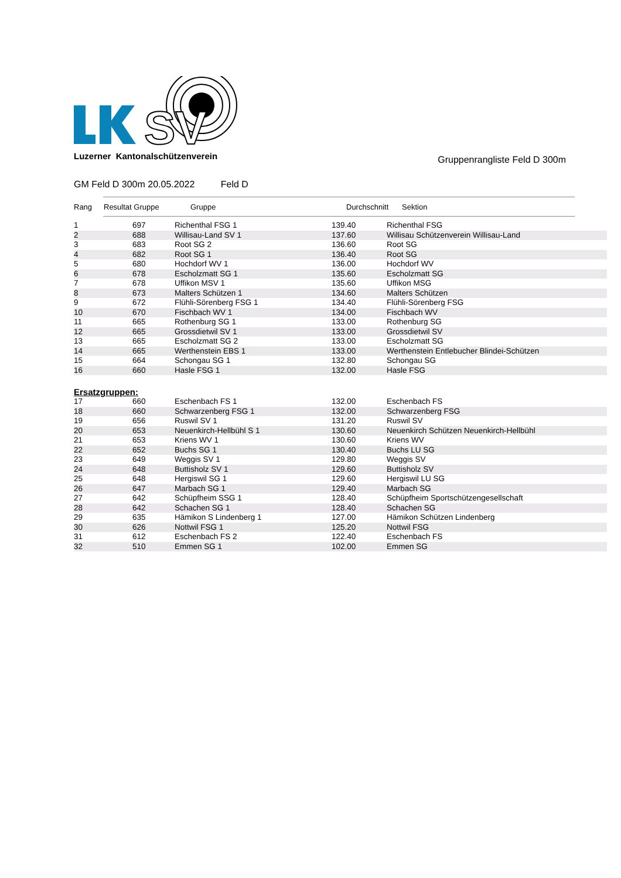SV
Luzerner Kantonalschützenverein
Gruppenrangliste Feld D 300m
GM Feld D 300m 20.05.2022 Feld D
Rang Resultat Gruppe Gruppe Durchschnitt Sektion
| 1 | 697 | Richenthal FSG 1 | 139.40 | Richenthal FSG |
| 2 | 688 | Willisau-Land SV 1 | 137.60 | Willisau Schützenverein Willisau-Land |
| 3 | 683 | Root SG 2 | 136.60 | Root SG |
| 4 | 682 | Root SG 1 | 136.40 | Root SG |
| 5 | 680 | Hochdorf WV 1 | 136.00 | Hochdorf WV |
| 6 | 678 | Escholzmatt SG 1 | 135.60 | Escholzmatt SG |
| 7 | 678 | Uffikon MSV 1 | 135.60 | Uffikon MSG |
| 8 | 673 | Malters Schützen 1 | 134.60 | Malters Schützen |
| 9 | 672 | Flühli-Sörenberg FSG 1 | 134.40 | Flühli-Sörenberg FSG |
| 10 | 670 | Fischbach WV 1 | 134.00 | Fischbach WV |
| 11 | 665 | Rothenburg SG 1 | 133.00 | Rothenburg SG |
| 12 | 665 | Grossdietwil SV 1 | 133.00 | Grossdietwil SV |
| 13 | 665 | Escholzmatt SG 2 | 133.00 | Escholzmatt SG |
| 14 | 665 | Werthenstein EBS 1 | 133.00 | Werthenstein Entlebucher Blindei-Schützen |
| 15 | 664 | Schongau SG 1 | 132.80 | Schongau SG |
| 16 | 660 | Hasle FSG 1 | 132.00 | Hasle FSG |
Ersatzgruppen:
| 17 | 660 | Eschenbach FS 1 | 132.00 | Eschenbach FS |
| 18 | 660 | Schwarzenberg FSG 1 | 132.00 | Schwarzenberg FSG |
| 19 | 656 | Ruswil SV 1 | 131.20 | Ruswil SV |
| 20 | 653 | Neuenkirch-Hellbühl S 1 | 130.60 | Neuenkirch Schützen Neuenkirch-Hellbühl |
| 21 | 653 | Kriens WV 1 | 130.60 | Kriens WV |
| 22 | 652 | Buchs SG 1 | 130.40 | Buchs LU SG |
| 23 | 649 | Weggis SV 1 | 129.80 | Weggis SV |
| 24 | 648 | Buttisholz SV 1 | 129.60 | Buttisholz SV |
| 25 | 648 | Hergiswil SG 1 | 129.60 | Hergiswil LU SG |
| 26 | 647 | Marbach SG 1 | 129.40 | Marbach SG |
| 27 | 642 | Schüpfheim SSG 1 | 128.40 | Schüpfheim Sportschützengesellschaft |
| 28 | 642 | Schachen SG 1 | 128.40 | Schachen SG |
| 29 | 635 | Hämikon S Lindenberg 1 | 127.00 | Hämikon Schützen Lindenberg |
| 30 | 626 | Nottwil FSG 1 | 125.20 | Nottwil FSG |
| 31 | 612 | Eschenbach FS 2 | 122.40 | Eschenbach FS |
| 32 | 510 | Emmen SG 1 | 102.00 | Emmen SG |